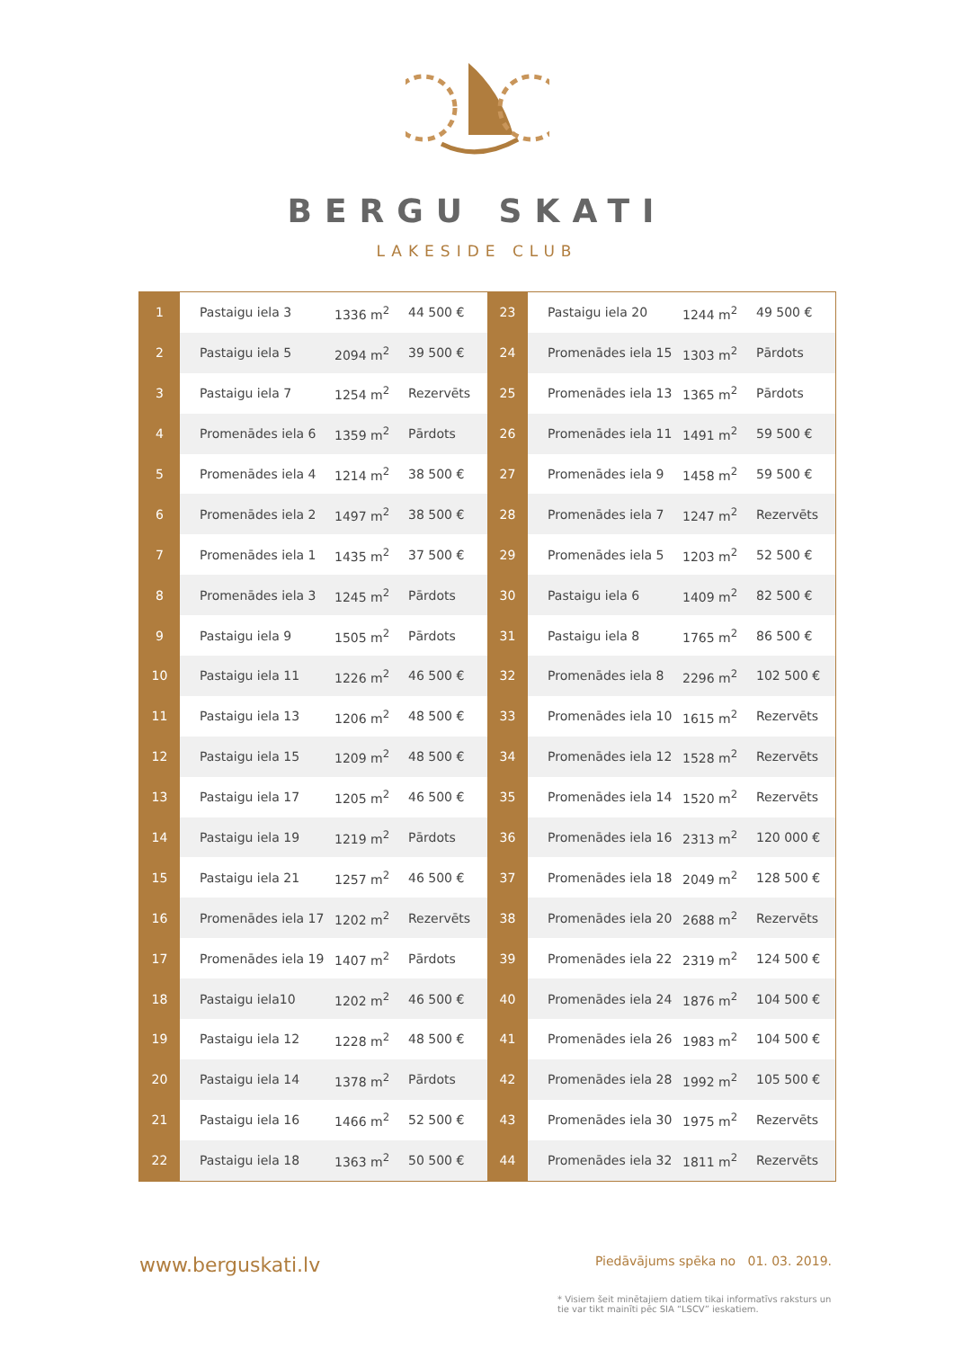BERGU SKATI
LAKESIDE CLUB
| 1 | Pastaigu iela 3 | 1336 m<sup>2</sup> | 44 500 € |
| 2 | Pastaigu iela 5 | 2094 m<sup>2</sup> | 39 500 € |
| 3 | Pastaigu iela 7 | 1254 m<sup>2</sup> | Rezervēts |
| 4 | Promenādes iela 6 | 1359 m<sup>2</sup> | Pārdots |
| 5 | Promenādes iela 4 | 1214 m<sup>2</sup> | 38 500 € |
| 6 | Promenādes iela 2 | 1497 m<sup>2</sup> | 38 500 € |
| 7 | Promenādes iela 1 | 1435 m<sup>2</sup> | 37 500 € |
| 8 | Promenādes iela 3 | 1245 m<sup>2</sup> | Pārdots |
| 9 | Pastaigu iela 9 | 1505 m<sup>2</sup> | Pārdots |
| 10 | Pastaigu iela 11 | 1226 m<sup>2</sup> | 46 500 € |
| 11 | Pastaigu iela 13 | 1206 m<sup>2</sup> | 48 500 € |
| 12 | Pastaigu iela 15 | 1209 m<sup>2</sup> | 48 500 € |
| 13 | Pastaigu iela 17 | 1205 m<sup>2</sup> | 46 500 € |
| 14 | Pastaigu iela 19 | 1219 m<sup>2</sup> | Pārdots |
| 15 | Pastaigu iela 21 | 1257 m<sup>2</sup> | 46 500 € |
| 16 | Promenādes iela 17 | 1202 m<sup>2</sup> | Rezervēts |
| 17 | Promenādes iela 19 | 1407 m<sup>2</sup> | Pārdots |
| 18 | Pastaigu iela10 | 1202 m<sup>2</sup> | 46 500 € |
| 19 | Pastaigu iela 12 | 1228 m<sup>2</sup> | 48 500 € |
| 20 | Pastaigu iela 14 | 1378 m<sup>2</sup> | Pārdots |
| 21 | Pastaigu iela 16 | 1466 m<sup>2</sup> | 52 500 € |
| 22 | Pastaigu iela 18 | 1363 m<sup>2</sup> | 50 500 € |
| 23 | Pastaigu iela 20 | 1244 m<sup>2</sup> | 49 500 € |
| 24 | Promenādes iela 15 | 1303 m<sup>2</sup> | Pārdots |
| 25 | Promenādes iela 13 | 1365 m<sup>2</sup> | Pārdots |
| 26 | Promenādes iela 11 | 1491 m<sup>2</sup> | 59 500 € |
| 27 | Promenādes iela 9 | 1458 m<sup>2</sup> | 59 500 € |
| 28 | Promenādes iela 7 | 1247 m<sup>2</sup> | Rezervēts |
| 29 | Promenādes iela 5 | 1203 m<sup>2</sup> | 52 500 € |
| 30 | Pastaigu iela 6 | 1409 m<sup>2</sup> | 82 500 € |
| 31 | Pastaigu iela 8 | 1765 m<sup>2</sup> | 86 500 € |
| 32 | Promenādes iela 8 | 2296 m<sup>2</sup> | 102 500 € |
| 33 | Promenādes iela 10 | 1615 m<sup>2</sup> | Rezervēts |
| 34 | Promenādes iela 12 | 1528 m<sup>2</sup> | Rezervēts |
| 35 | Promenādes iela 14 | 1520 m<sup>2</sup> | Rezervēts |
| 36 | Promenādes iela 16 | 2313 m<sup>2</sup> | 120 000 € |
| 37 | Promenādes iela 18 | 2049 m<sup>2</sup> | 128 500 € |
| 38 | Promenādes iela 20 | 2688 m<sup>2</sup> | Rezervēts |
| 39 | Promenādes iela 22 | 2319 m<sup>2</sup> | 124 500 € |
| 40 | Promenādes iela 24 | 1876 m<sup>2</sup> | 104 500 € |
| 41 | Promenādes iela 26 | 1983 m<sup>2</sup> | 104 500 € |
| 42 | Promenādes iela 28 | 1992 m<sup>2</sup> | 105 500 € |
| 43 | Promenādes iela 30 | 1975 m<sup>2</sup> | Rezervēts |
| 44 | Promenādes iela 32 | 1811 m<sup>2</sup> | Rezervēts |
www.berguskati.lv
Piedāvājums spēka no 01. 03. 2019.
* Visiem šeit minētajiem datiem tikai informatīvs raksturs un tie var tikt mainīti pēc SIA “LSCV” ieskatiem.